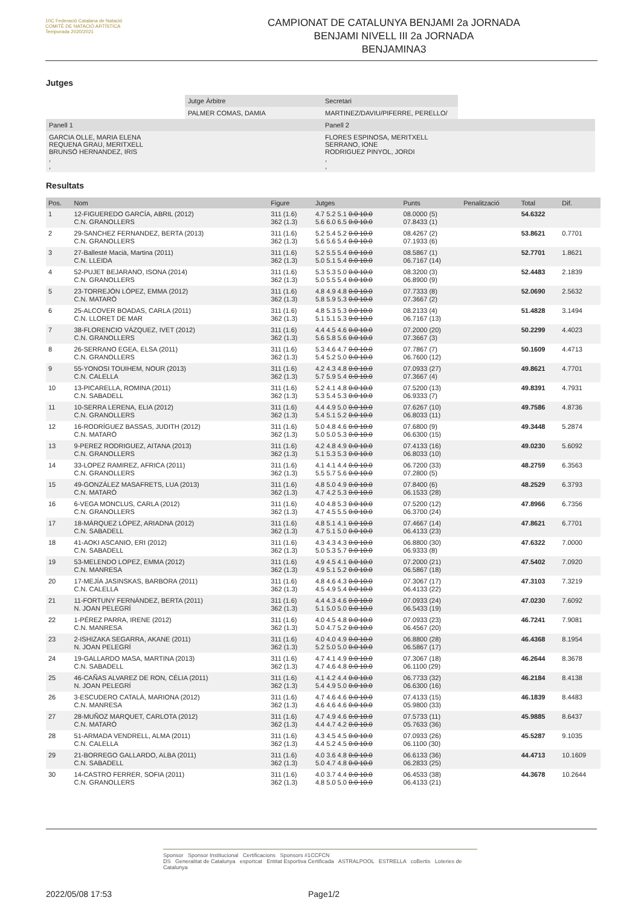10C Federació Catalana de Natació
COMITÈ DE NATACIÓ ARTÍSTICA
Temporada 2020/2021
CAMPIONAT DE CATALUNYA BENJAMI 2a JORNADA
BENJAMI NIVELL III 2a JORNADA
BENJAMINA3
Jutges
| | Jutge Àrbitre | Secretari | |
| | PALMER COMAS, DAMIA | MARTINEZ/DAVIU/PIFERRE, PERELLO/ | |
| Panell 1 | | Panell 2 | |
| GARCIA OLLE, MARIA ELENA REQUENA GRAU, MERITXELL BRUNSÓ HERNANDEZ, IRIS , , | | FLORES ESPINOSA, MERITXELL SERRANO, IONE RODRIGUEZ PINYOL, JORDI , , | |
Resultats
| Pos. | Nom | Figure | Jutges | Punts | Penalització | Total | Dif. |
| --- | --- | --- | --- | --- | --- | --- | --- |
| 1 | 12-FIGUEREDO GARCÍA, ABRIL (2012) C.N. GRANOLLERS | 311 (1.6) 362 (1.3) | 4.7 5.2 5.1 0.0 10.0 5.6 6.0 6.5 0.0 10.0 | 08.0000 (5) 07.8433 (1) | | 54.6322 | |
| 2 | 29-SANCHEZ FERNANDEZ, BERTA (2013) C.N. GRANOLLERS | 311 (1.6) 362 (1.3) | 5.2 5.4 5.2 0.0 10.0 5.6 5.6 5.4 0.0 10.0 | 08.4267 (2) 07.1933 (6) | | 53.8621 | 0.7701 |
| 3 | 27-Ballesté Macià, Martina (2011) C.N. LLEIDA | 311 (1.6) 362 (1.3) | 5.2 5.5 5.4 0.0 10.0 5.0 5.1 5.4 0.0 10.0 | 08.5867 (1) 06.7167 (14) | | 52.7701 | 1.8621 |
| 4 | 52-PUJET BEJARANO, ISONA (2014) C.N. GRANOLLERS | 311 (1.6) 362 (1.3) | 5.3 5.3 5.0 0.0 10.0 5.0 5.5 5.4 0.0 10.0 | 08.3200 (3) 06.8900 (9) | | 52.4483 | 2.1839 |
| 5 | 23-TORREJÓN LÓPEZ, EMMA (2012) C.N. MATARÓ | 311 (1.6) 362 (1.3) | 4.8 4.9 4.8 0.0 10.0 5.8 5.9 5.3 0.0 10.0 | 07.7333 (8) 07.3667 (2) | | 52.0690 | 2.5632 |
| 6 | 25-ALCOVER BOADAS, CARLA (2011) C.N. LLORET DE MAR | 311 (1.6) 362 (1.3) | 4.8 5.3 5.3 0.0 10.0 5.1 5.1 5.3 0.0 10.0 | 08.2133 (4) 06.7167 (13) | | 51.4828 | 3.1494 |
| 7 | 38-FLORENCIO VÁZQUEZ, IVET (2012) C.N. GRANOLLERS | 311 (1.6) 362 (1.3) | 4.4 4.5 4.6 0.0 10.0 5.6 5.8 5.6 0.0 10.0 | 07.2000 (20) 07.3667 (3) | | 50.2299 | 4.4023 |
| 8 | 26-SERRANO EGEA, ELSA (2011) C.N. GRANOLLERS | 311 (1.6) 362 (1.3) | 5.3 4.6 4.7 0.0 10.0 5.4 5.2 5.0 0.0 10.0 | 07.7867 (7) 06.7600 (12) | | 50.1609 | 4.4713 |
| 9 | 55-YONOSI TOUIHEM, NOUR (2013) C.N. CALELLA | 311 (1.6) 362 (1.3) | 4.2 4.3 4.8 0.0 10.0 5.7 5.9 5.4 0.0 10.0 | 07.0933 (27) 07.3667 (4) | | 49.8621 | 4.7701 |
| 10 | 13-PICARELLA, ROMINA (2011) C.N. SABADELL | 311 (1.6) 362 (1.3) | 5.2 4.1 4.8 0.0 10.0 5.3 5.4 5.3 0.0 10.0 | 07.5200 (13) 06.9333 (7) | | 49.8391 | 4.7931 |
| 11 | 10-SERRA LERENA, ELIA (2012) C.N. GRANOLLERS | 311 (1.6) 362 (1.3) | 4.4 4.9 5.0 0.0 10.0 5.4 5.1 5.2 0.0 10.0 | 07.6267 (10) 06.8033 (11) | | 49.7586 | 4.8736 |
| 12 | 16-RODRÍGUEZ BASSAS, JUDITH (2012) C.N. MATARÓ | 311 (1.6) 362 (1.3) | 5.0 4.8 4.6 0.0 10.0 5.0 5.0 5.3 0.0 10.0 | 07.6800 (9) 06.6300 (15) | | 49.3448 | 5.2874 |
| 13 | 9-PEREZ RODRIGUEZ, AITANA (2013) C.N. GRANOLLERS | 311 (1.6) 362 (1.3) | 4.2 4.8 4.9 0.0 10.0 5.1 5.3 5.3 0.0 10.0 | 07.4133 (16) 06.8033 (10) | | 49.0230 | 5.6092 |
| 14 | 33-LOPEZ RAMIREZ, AFRICA (2011) C.N. GRANOLLERS | 311 (1.6) 362 (1.3) | 4.1 4.1 4.4 0.0 10.0 5.5 5.7 5.6 0.0 10.0 | 06.7200 (33) 07.2800 (5) | | 48.2759 | 6.3563 |
| 15 | 49-GONZÁLEZ MASAFRETS, LUA (2013) C.N. MATARÓ | 311 (1.6) 362 (1.3) | 4.8 5.0 4.9 0.0 10.0 4.7 4.2 5.3 0.0 10.0 | 07.8400 (6) 06.1533 (28) | | 48.2529 | 6.3793 |
| 16 | 6-VEGA MONCLUS, CARLA (2012) C.N. GRANOLLERS | 311 (1.6) 362 (1.3) | 4.0 4.8 5.3 0.0 10.0 4.7 4.5 5.5 0.0 10.0 | 07.5200 (12) 06.3700 (24) | | 47.8966 | 6.7356 |
| 17 | 18-MÁRQUEZ LÓPEZ, ARIADNA (2012) C.N. SABADELL | 311 (1.6) 362 (1.3) | 4.8 5.1 4.1 0.0 10.0 4.7 5.1 5.0 0.0 10.0 | 07.4667 (14) 06.4133 (23) | | 47.8621 | 6.7701 |
| 18 | 41-AOKI ASCANIO, ERI (2012) C.N. SABADELL | 311 (1.6) 362 (1.3) | 4.3 4.3 4.3 0.0 10.0 5.0 5.3 5.7 0.0 10.0 | 06.8800 (30) 06.9333 (8) | | 47.6322 | 7.0000 |
| 19 | 53-MELENDO LOPEZ, EMMA (2012) C.N. MANRESA | 311 (1.6) 362 (1.3) | 4.9 4.5 4.1 0.0 10.0 4.9 5.1 5.2 0.0 10.0 | 07.2000 (21) 06.5867 (18) | | 47.5402 | 7.0920 |
| 20 | 17-MEJÍA JASINSKAS, BARBORA (2011) C.N. CALELLA | 311 (1.6) 362 (1.3) | 4.8 4.6 4.3 0.0 10.0 4.5 4.9 5.4 0.0 10.0 | 07.3067 (17) 06.4133 (22) | | 47.3103 | 7.3219 |
| 21 | 11-FORTUNY FERNÁNDEZ, BERTA (2011) N. JOAN PELEGRÍ | 311 (1.6) 362 (1.3) | 4.4 4.3 4.6 0.0 10.0 5.1 5.0 5.0 0.0 10.0 | 07.0933 (24) 06.5433 (19) | | 47.0230 | 7.6092 |
| 22 | 1-PÉREZ PARRA, IRENE (2012) C.N. MANRESA | 311 (1.6) 362 (1.3) | 4.0 4.5 4.8 0.0 10.0 5.0 4.7 5.2 0.0 10.0 | 07.0933 (23) 06.4567 (20) | | 46.7241 | 7.9081 |
| 23 | 2-ISHIZAKA SEGARRA, AKANE (2011) N. JOAN PELEGRÍ | 311 (1.6) 362 (1.3) | 4.0 4.0 4.9 0.0 10.0 5.2 5.0 5.0 0.0 10.0 | 06.8800 (28) 06.5867 (17) | | 46.4368 | 8.1954 |
| 24 | 19-GALLARDO MASA, MARTINA (2013) C.N. SABADELL | 311 (1.6) 362 (1.3) | 4.7 4.1 4.9 0.0 10.0 4.7 4.6 4.8 0.0 10.0 | 07.3067 (18) 06.1100 (29) | | 46.2644 | 8.3678 |
| 25 | 46-CAÑAS ALVAREZ DE RON, CÈLIA (2011) N. JOAN PELEGRÍ | 311 (1.6) 362 (1.3) | 4.1 4.2 4.4 0.0 10.0 5.4 4.9 5.0 0.0 10.0 | 06.7733 (32) 06.6300 (16) | | 46.2184 | 8.4138 |
| 26 | 3-ESCUDERO CATALÀ, MARIONA (2012) C.N. MANRESA | 311 (1.6) 362 (1.3) | 4.7 4.6 4.6 0.0 10.0 4.6 4.6 4.6 0.0 10.0 | 07.4133 (15) 05.9800 (33) | | 46.1839 | 8.4483 |
| 27 | 28-MUÑOZ MARQUET, CARLOTA (2012) C.N. MATARÓ | 311 (1.6) 362 (1.3) | 4.7 4.9 4.6 0.0 10.0 4.4 4.7 4.2 0.0 10.0 | 07.5733 (11) 05.7633 (36) | | 45.9885 | 8.6437 |
| 28 | 51-ARMADA VENDRELL, ALMA (2011) C.N. CALELLA | 311 (1.6) 362 (1.3) | 4.3 4.5 4.5 0.0 10.0 4.4 5.2 4.5 0.0 10.0 | 07.0933 (26) 06.1100 (30) | | 45.5287 | 9.1035 |
| 29 | 21-BORREGO GALLARDO, ALBA (2011) C.N. SABADELL | 311 (1.6) 362 (1.3) | 4.0 3.6 4.8 0.0 10.0 5.0 4.7 4.8 0.0 10.0 | 06.6133 (36) 06.2833 (25) | | 44.4713 | 10.1609 |
| 30 | 14-CASTRO FERRER, SOFIA (2011) C.N. GRANOLLERS | 311 (1.6) 362 (1.3) | 4.0 3.7 4.4 0.0 10.0 4.8 5.0 5.0 0.0 10.0 | 06.4533 (38) 06.4133 (21) | | 44.3678 | 10.2644 |
Sponsor Sponsor Institucional Certificacions Sponsors #1CCFCN
DS Generalitat de Catalunya esportcat Entitat Esportiva Certificada ASTRALPOOL ESTRELLA coBertis Loteries de Catalunya
2022/05/08 17:53 Page1/2